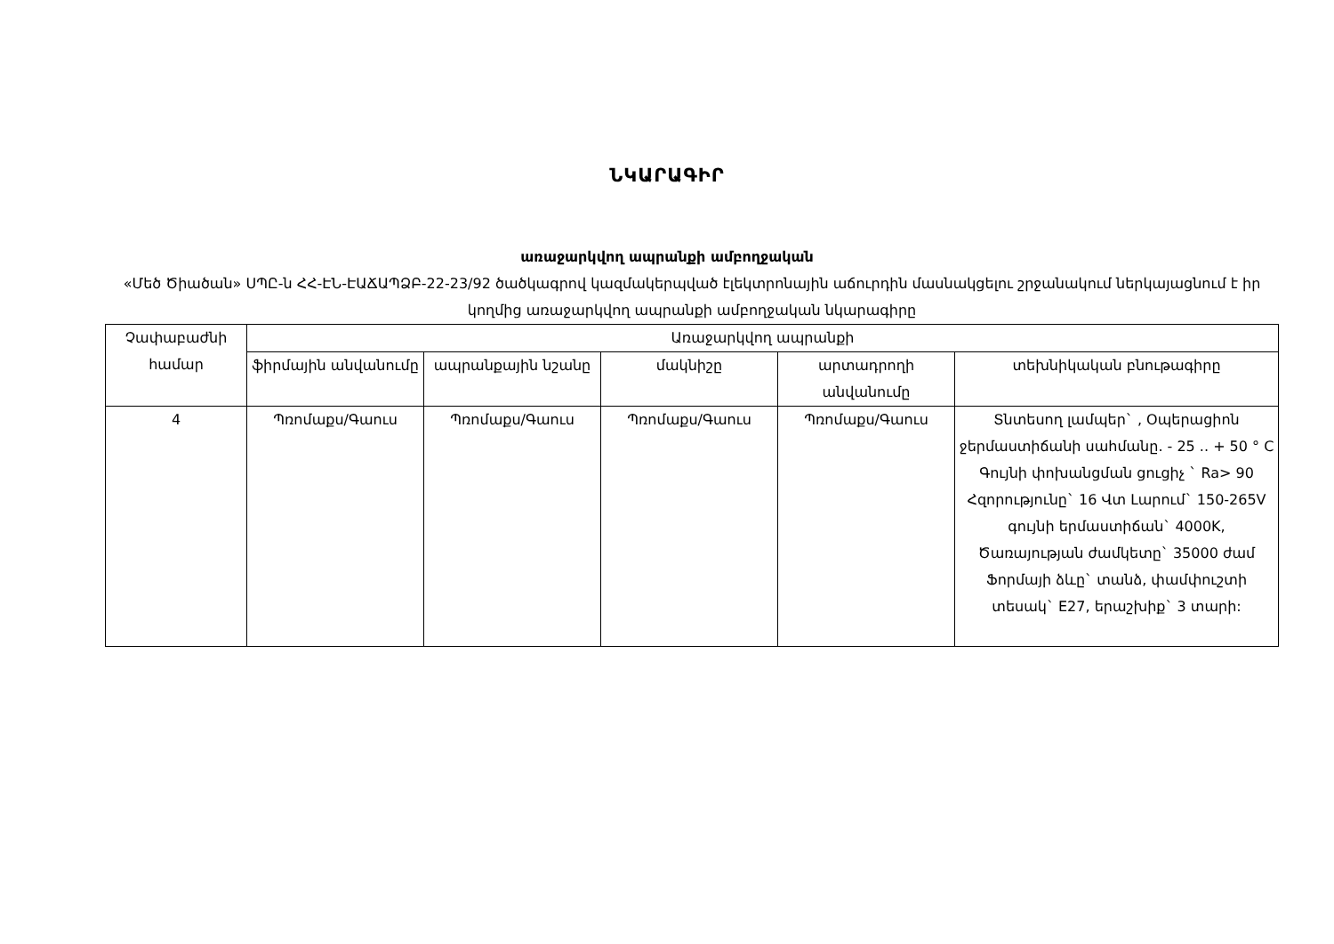ՆԿԱՐԱԳԻՐ
առաջարկվող ապրանքի ամբողջական
«Մեծ Ծիածան» ՍՊԸ-ն ՀՀ-ԷՆ-ԷԱՃԱՊՁԲ-22-23/92 ծածկագրով կազմակերպված էլեկտրոնային աճուրդին մասնակցելու շրջանակում ներկայացնում է իր կողմից առաջարկվող ապրանքի ամբողջական նկարագիրը
| Չափաբաժնի համար | Առաջարկվող ապրանքի | | | | |
| --- | --- | --- | --- | --- | --- |
| | ֆիրմային անվանումը | ապրանքային նշանը | մակնիշը | արտադրողի անվանումը | տեխնիկական բնութագիրը |
| 4 | Պռոմաքս/Գաուս | Պռոմաքս/Գաուս | Պռոմաքս/Գաուս | Պռոմաքս/Գաուս | Տնտեսող լամպեր` , Օպերացիոն ջերմաստիճանի սահմանը. - 25 .. + 50 ° C Գույնի փոխանցման ցուցիչ ` Ra> 90 Հզորությունը` 16 Վտ Լարում` 150-265V գույնի երմաստիճան` 4000K, Ծառայության ժամկետը` 35000 ժամ Ֆորմայի ձևը` տանձ, փամփուշտի տեսակ` E27, երաշխիք` 3 տարի: |